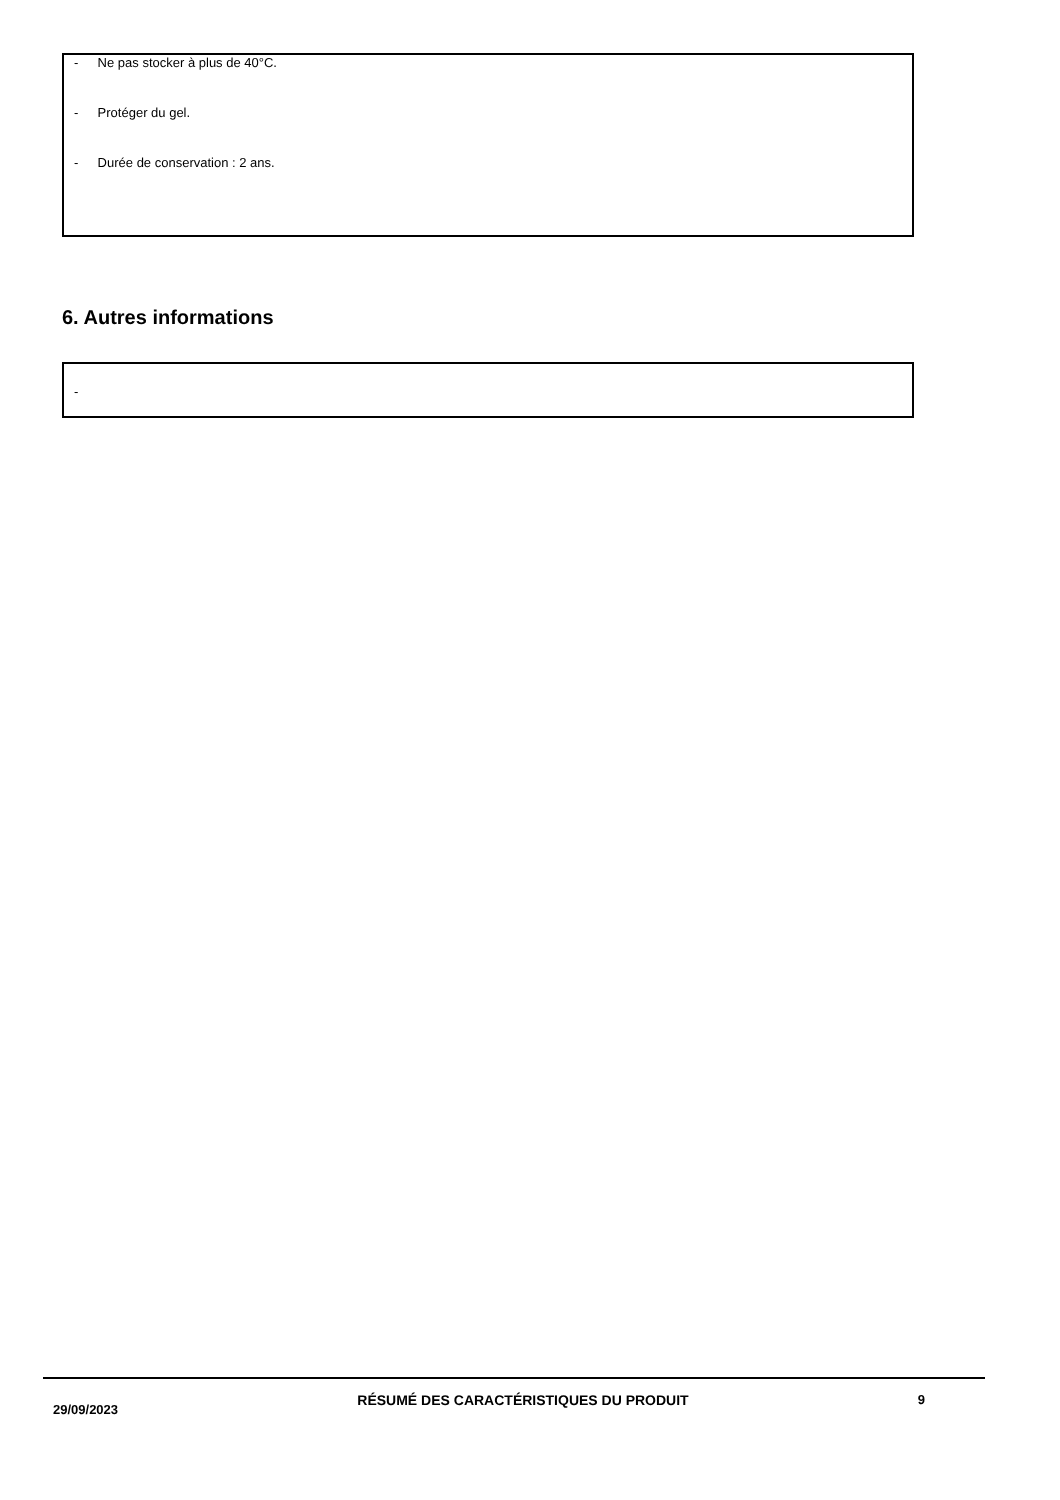- Ne pas stocker à plus de 40°C.
- Protéger du gel.
- Durée de conservation : 2 ans.
6. Autres informations
-
29/09/2023
RÉSUMÉ DES CARACTÉRISTIQUES DU PRODUIT 9